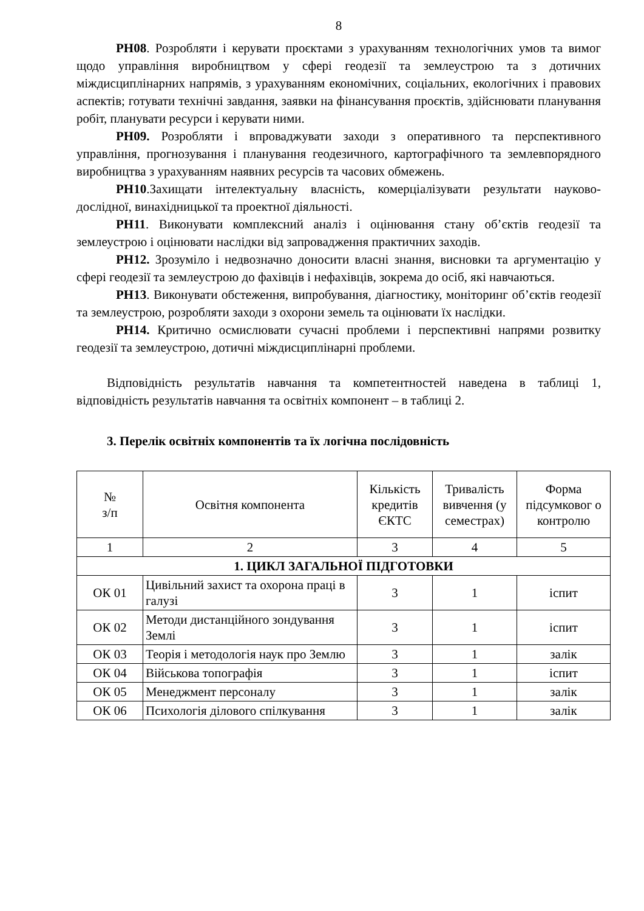8
РН08. Розробляти і керувати проєктами з урахуванням технологічних умов та вимог щодо управління виробництвом у сфері геодезії та землеустрою та з дотичних міждисциплінарних напрямів, з урахуванням економічних, соціальних, екологічних і правових аспектів; готувати технічні завдання, заявки на фінансування проєктів, здійснювати планування робіт, планувати ресурси і керувати ними.
РН09. Розробляти і впроваджувати заходи з оперативного та перспективного управління, прогнозування і планування геодезичного, картографічного та землевпорядного виробництва з урахуванням наявних ресурсів та часових обмежень.
РН10.Захищати інтелектуальну власність, комерціалізувати результати науково-дослідної, винахідницької та проектної діяльності.
РН11. Виконувати комплексний аналіз і оцінювання стану об’єктів геодезії та землеустрою і оцінювати наслідки від запровадження практичних заходів.
РН12. Зрозуміло і недвозначно доносити власні знання, висновки та аргументацію у сфері геодезії та землеустрою до фахівців і нефахівців, зокрема до осіб, які навчаються.
РН13. Виконувати обстеження, випробування, діагностику, моніторинг об’єктів геодезії та землеустрою, розробляти заходи з охорони земель та оцінювати їх наслідки.
РН14. Критично осмислювати сучасні проблеми і перспективні напрями розвитку геодезії та землеустрою, дотичні міждисциплінарні проблеми.
Відповідність результатів навчання та компетентностей наведена в таблиці 1, відповідність результатів навчання та освітніх компонент – в таблиці 2.
3. Перелік освітніх компонентів та їх логічна послідовність
| № з/п | Освітня компонента | Кількість кредитів ЄКТС | Тривалість вивчення (у семестрах) | Форма підсумковог о контролю |
| --- | --- | --- | --- | --- |
| 1 | 2 | 3 | 4 | 5 |
| 1. ЦИКЛ ЗАГАЛЬНОЇ ПІДГОТОВКИ | | | | |
| ОК 01 | Цивільний захист та охорона праці в галузі | 3 | 1 | іспит |
| ОК 02 | Методи дистанційного зондування Землі | 3 | 1 | іспит |
| ОК 03 | Теорія і методологія наук про Землю | 3 | 1 | залік |
| ОК 04 | Військова топографія | 3 | 1 | іспит |
| ОК 05 | Менеджмент персоналу | 3 | 1 | залік |
| ОК 06 | Психологія ділового спілкування | 3 | 1 | залік |